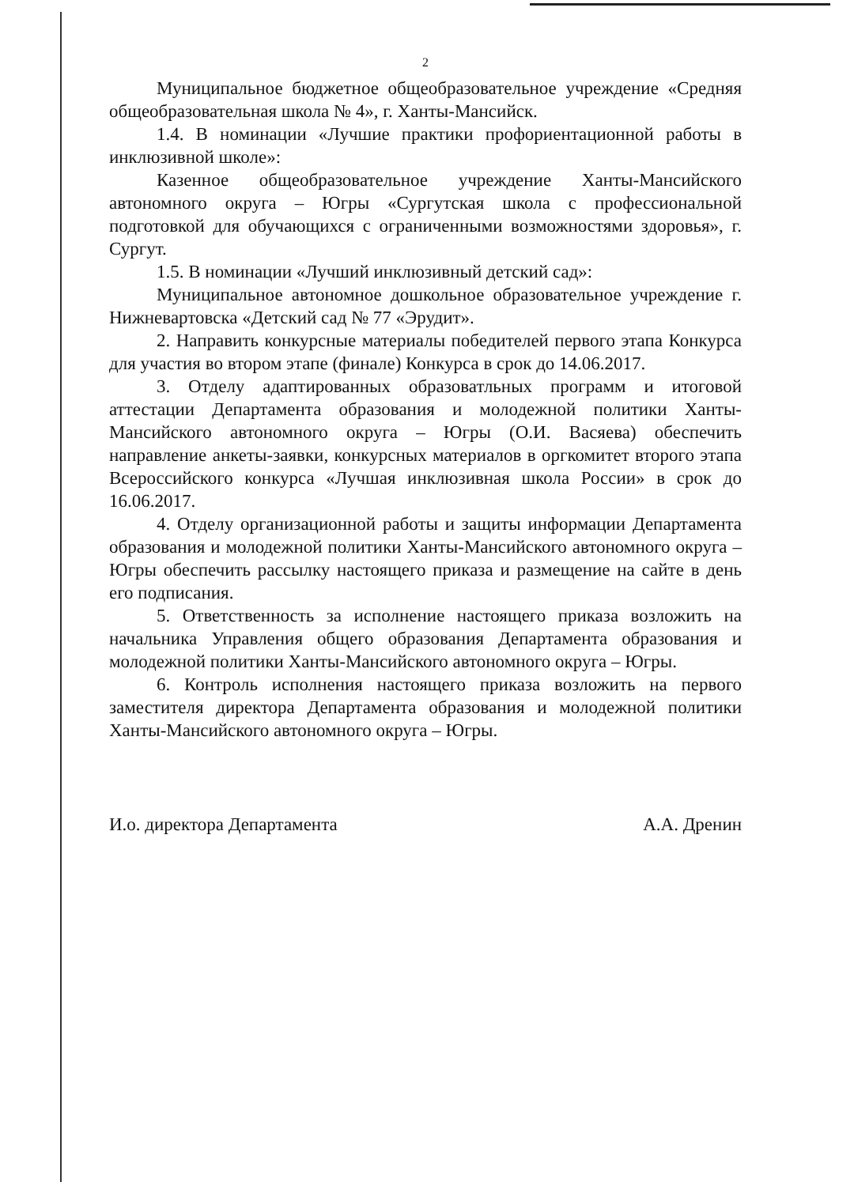2
Муниципальное бюджетное общеобразовательное учреждение «Средняя общеобразовательная школа № 4», г. Ханты-Мансийск.
1.4. В номинации «Лучшие практики профориентационной работы в инклюзивной школе»:
Казенное общеобразовательное учреждение Ханты-Мансийского автономного округа – Югры «Сургутская школа с профессиональной подготовкой для обучающихся с ограниченными возможностями здоровья», г. Сургут.
1.5. В номинации «Лучший инклюзивный детский сад»:
Муниципальное автономное дошкольное образовательное учреждение г. Нижневартовска «Детский сад № 77 «Эрудит».
2. Направить конкурсные материалы победителей первого этапа Конкурса для участия во втором этапе (финале) Конкурса в срок до 14.06.2017.
3. Отделу адаптированных образоватльных программ и итоговой аттестации Департамента образования и молодежной политики Ханты-Мансийского автономного округа – Югры (О.И. Васяева) обеспечить направление анкеты-заявки, конкурсных материалов в оргкомитет второго этапа Всероссийского конкурса «Лучшая инклюзивная школа России» в срок до 16.06.2017.
4. Отделу организационной работы и защиты информации Департамента образования и молодежной политики Ханты-Мансийского автономного округа – Югры обеспечить рассылку настоящего приказа и размещение на сайте в день его подписания.
5. Ответственность за исполнение настоящего приказа возложить на начальника Управления общего образования Департамента образования и молодежной политики Ханты-Мансийского автономного округа – Югры.
6. Контроль исполнения настоящего приказа возложить на первого заместителя директора Департамента образования и молодежной политики Ханты-Мансийского автономного округа – Югры.
И.о. директора Департамента А.А. Дренин